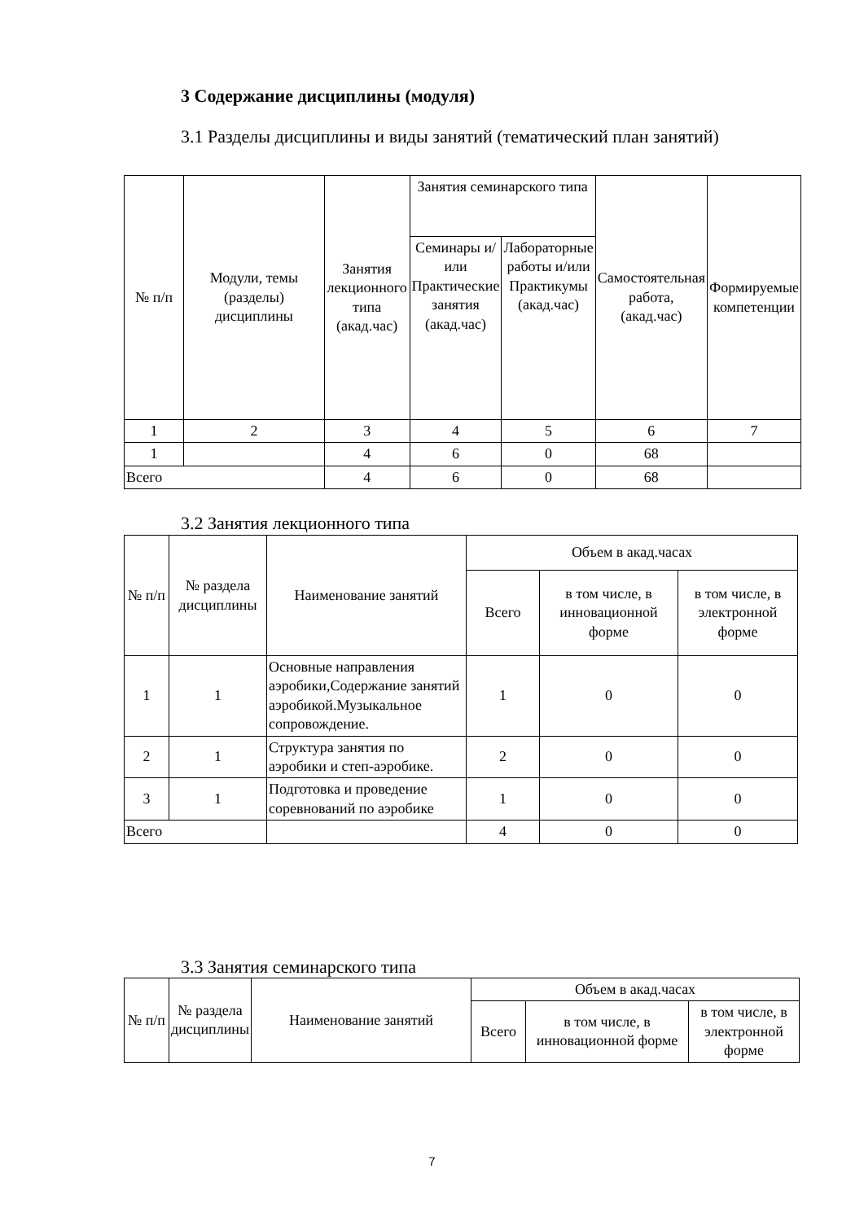3 Содержание дисциплины (модуля)
3.1 Разделы дисциплины и виды занятий (тематический план занятий)
| № п/п | Модули, темы (разделы) дисциплины | Занятия лекционного типа (акад.час) | Занятия семинарского типа | | Самостоятельная работа, (акад.час) | Формируемые компетенции |
| --- | --- | --- | --- | --- | --- | --- |
| | | | Семинары и/или Практические занятия (акад.час) | Лабораторные работы и/или Практикумы (акад.час) | | |
| 1 | 2 | 3 | 4 | 5 | 6 | 7 |
| 1 | | 4 | 6 | 0 | 68 | |
| Всего | | 4 | 6 | 0 | 68 | |
3.2 Занятия лекционного типа
| № п/п | № раздела дисциплины | Наименование занятий | Объем в акад.часах | | |
| --- | --- | --- | --- | --- | --- |
| | | | Всего | в том числе, в инновационной форме | в том числе, в электронной форме |
| 1 | 1 | Основные направления аэробики,Содержание занятий аэробикой.Музыкальное сопровождение. | 1 | 0 | 0 |
| 2 | 1 | Структура занятия по аэробики и степ-аэробике. | 2 | 0 | 0 |
| 3 | 1 | Подготовка и проведение соревнований по аэробике | 1 | 0 | 0 |
| Всего | | | 4 | 0 | 0 |
3.3 Занятия семинарского типа
| № п/п | № раздела дисциплины | Наименование занятий | Объем в акад.часах | | |
| --- | --- | --- | --- | --- | --- |
| | | | Всего | в том числе, в инновационной форме | в том числе, в электронной форме |
7